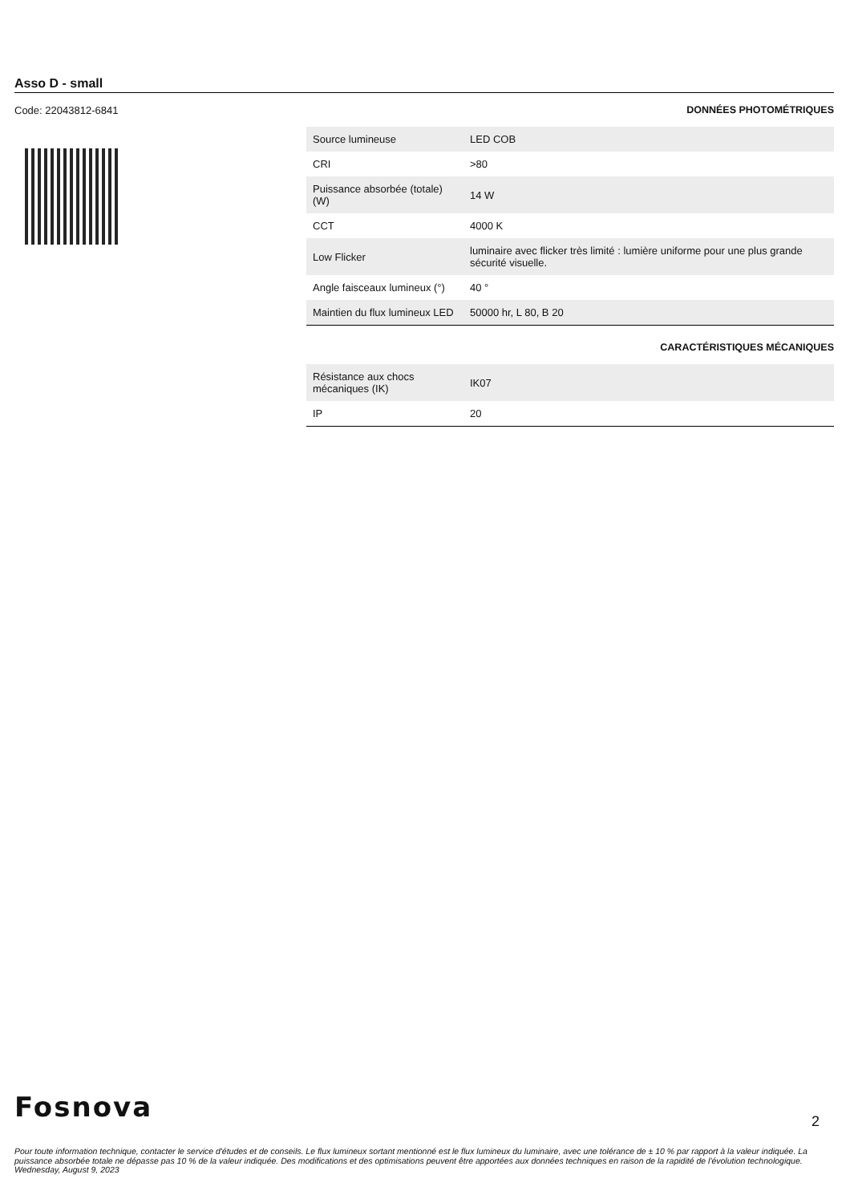Asso D - small
Code: 22043812-6841 DONNÉES PHOTOMÉTRIQUES
| Source lumineuse | LED COB |
| CRI | >80 |
| Puissance absorbée (totale) (W) | 14 W |
| CCT | 4000 K |
| Low Flicker | luminaire avec flicker très limité : lumière uniforme pour une plus grande sécurité visuelle. |
| Angle faisceaux lumineux (°) | 40 ° |
| Maintien du flux lumineux LED | 50000 hr, L 80, B 20 |
CARACTÉRISTIQUES MÉCANIQUES
| Résistance aux chocs mécaniques (IK) | IK07 |
| IP | 20 |
Fosnova
2
Pour toute information technique, contacter le service d'études et de conseils. Le flux lumineux sortant mentionné est le flux lumineux du luminaire, avec une tolérance de ± 10 % par rapport à la valeur indiquée. La puissance absorbée totale ne dépasse pas 10 % de la valeur indiquée. Des modifications et des optimisations peuvent être apportées aux données techniques en raison de la rapidité de l'évolution technologique. Wednesday, August 9, 2023